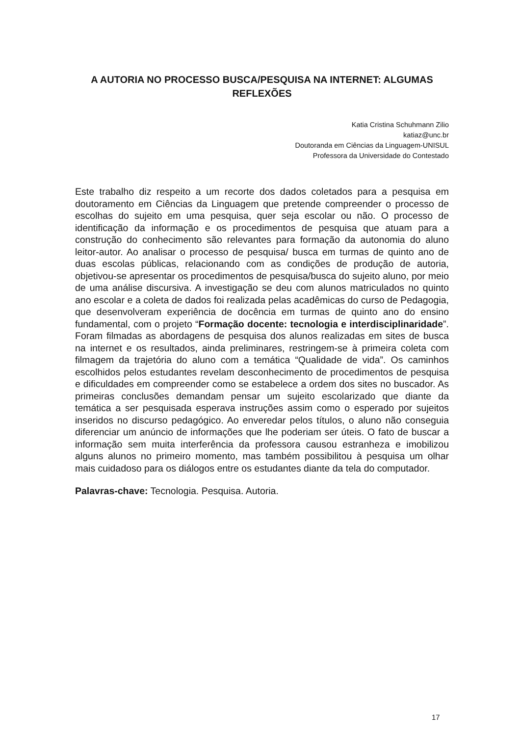A AUTORIA NO PROCESSO BUSCA/PESQUISA NA INTERNET: ALGUMAS REFLEXÕES
Katia Cristina Schuhmann Zilio
katiaz@unc.br
Doutoranda em Ciências da Linguagem-UNISUL
Professora da Universidade do Contestado
Este trabalho diz respeito a um recorte dos dados coletados para a pesquisa em doutoramento em Ciências da Linguagem que pretende compreender o processo de escolhas do sujeito em uma pesquisa, quer seja escolar ou não. O processo de identificação da informação e os procedimentos de pesquisa que atuam para a construção do conhecimento são relevantes para formação da autonomia do aluno leitor-autor. Ao analisar o processo de pesquisa/ busca em turmas de quinto ano de duas escolas públicas, relacionando com as condições de produção de autoria, objetivou-se apresentar os procedimentos de pesquisa/busca do sujeito aluno, por meio de uma análise discursiva. A investigação se deu com alunos matriculados no quinto ano escolar e a coleta de dados foi realizada pelas acadêmicas do curso de Pedagogia, que desenvolveram experiência de docência em turmas de quinto ano do ensino fundamental, com o projeto “Formação docente: tecnologia e interdisciplinaridade”. Foram filmadas as abordagens de pesquisa dos alunos realizadas em sites de busca na internet e os resultados, ainda preliminares, restringem-se à primeira coleta com filmagem da trajetória do aluno com a temática “Qualidade de vida”. Os caminhos escolhidos pelos estudantes revelam desconhecimento de procedimentos de pesquisa e dificuldades em compreender como se estabelece a ordem dos sites no buscador. As primeiras conclusões demandam pensar um sujeito escolarizado que diante da temática a ser pesquisada esperava instruções assim como o esperado por sujeitos inseridos no discurso pedagógico. Ao enveredar pelos títulos, o aluno não conseguia diferenciar um anúncio de informações que lhe poderiam ser úteis. O fato de buscar a informação sem muita interferência da professora causou estranheza e imobilizou alguns alunos no primeiro momento, mas também possibilitou à pesquisa um olhar mais cuidadoso para os diálogos entre os estudantes diante da tela do computador.
Palavras-chave: Tecnologia. Pesquisa. Autoria.
17